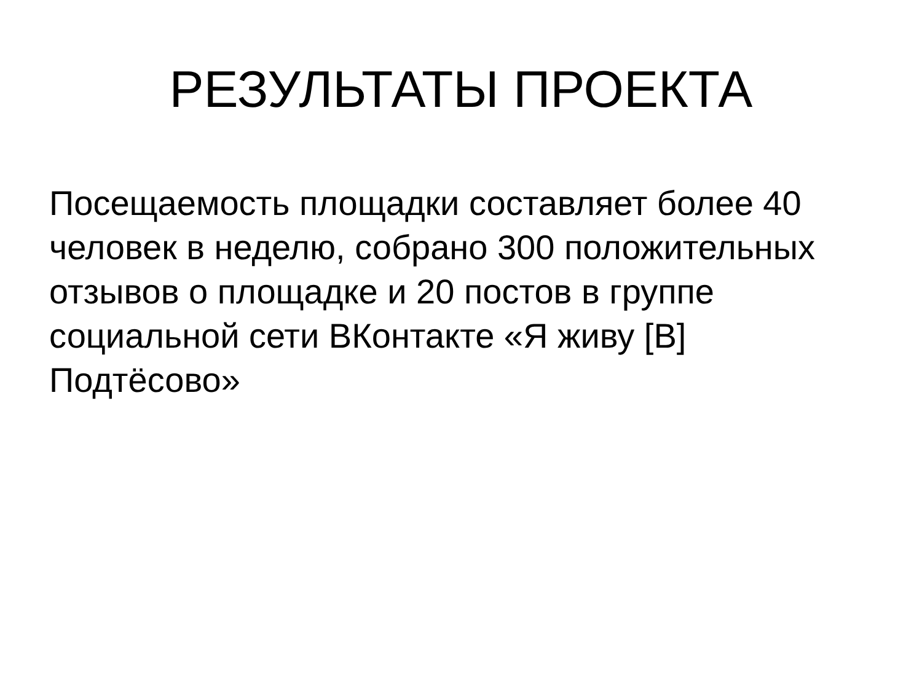РЕЗУЛЬТАТЫ ПРОЕКТА
Посещаемость площадки составляет более 40 человек в неделю, собрано 300 положительных отзывов о площадке и 20 постов в группе социальной сети ВКонтакте «Я живу [В] Подтёсово»